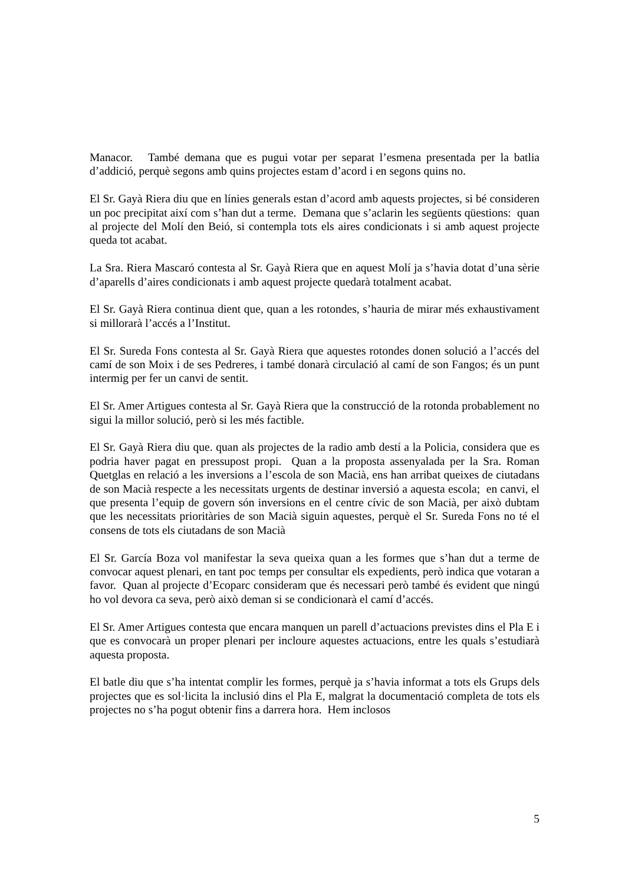Manacor. També demana que es pugui votar per separat l’esmena presentada per la batlia d’addició, perquè segons amb quins projectes estam d’acord i en segons quins no.
El Sr. Gayà Riera diu que en línies generals estan d’acord amb aquests projectes, si bé consideren un poc precipitat així com s’han dut a terme. Demana que s’aclarin les següents qüestions: quan al projecte del Molí den Beió, si contempla tots els aires condicionats i si amb aquest projecte queda tot acabat.
La Sra. Riera Mascaró contesta al Sr. Gayà Riera que en aquest Molí ja s’havia dotat d’una sèrie d’aparells d’aires condicionats i amb aquest projecte quedarà totalment acabat.
El Sr. Gayà Riera continua dient que, quan a les rotondes, s’hauria de mirar més exhaustivament si millorarà l’accés a l’Institut.
El Sr. Sureda Fons contesta al Sr. Gayà Riera que aquestes rotondes donen solució a l’accés del camí de son Moix i de ses Pedreres, i també donarà circulació al camí de son Fangos; és un punt intermig per fer un canvi de sentit.
El Sr. Amer Artigues contesta al Sr. Gayà Riera que la construcció de la rotonda probablement no sigui la millor solució, però si les més factible.
El Sr. Gayà Riera diu que. quan als projectes de la radio amb destí a la Policia, considera que es podria haver pagat en pressupost propi. Quan a la proposta assenyalada per la Sra. Roman Quetglas en relació a les inversions a l’escola de son Macià, ens han arribat queixes de ciutadans de son Macià respecte a les necessitats urgents de destinar inversió a aquesta escola; en canvi, el que presenta l’equip de govern són inversions en el centre cívic de son Macià, per això dubtam que les necessitats prioritàries de son Macià siguin aquestes, perquè el Sr. Sureda Fons no té el consens de tots els ciutadans de son Macià
El Sr. García Boza vol manifestar la seva queixa quan a les formes que s’han dut a terme de convocar aquest plenari, en tant poc temps per consultar els expedients, però indica que votaran a favor. Quan al projecte d’Ecoparc consideram que és necessari però també és evident que ningú ho vol devora ca seva, però això deman si se condicionarà el camí d’accés.
El Sr. Amer Artigues contesta que encara manquen un parell d’actuacions previstes dins el Pla E i que es convocarà un proper plenari per incloure aquestes actuacions, entre les quals s’estudiarà aquesta proposta.
El batle diu que s’ha intentat complir les formes, perquè ja s’havia informat a tots els Grups dels projectes que es sol·licita la inclusió dins el Pla E, malgrat la documentació completa de tots els projectes no s’ha pogut obtenir fins a darrera hora. Hem inclosos
5